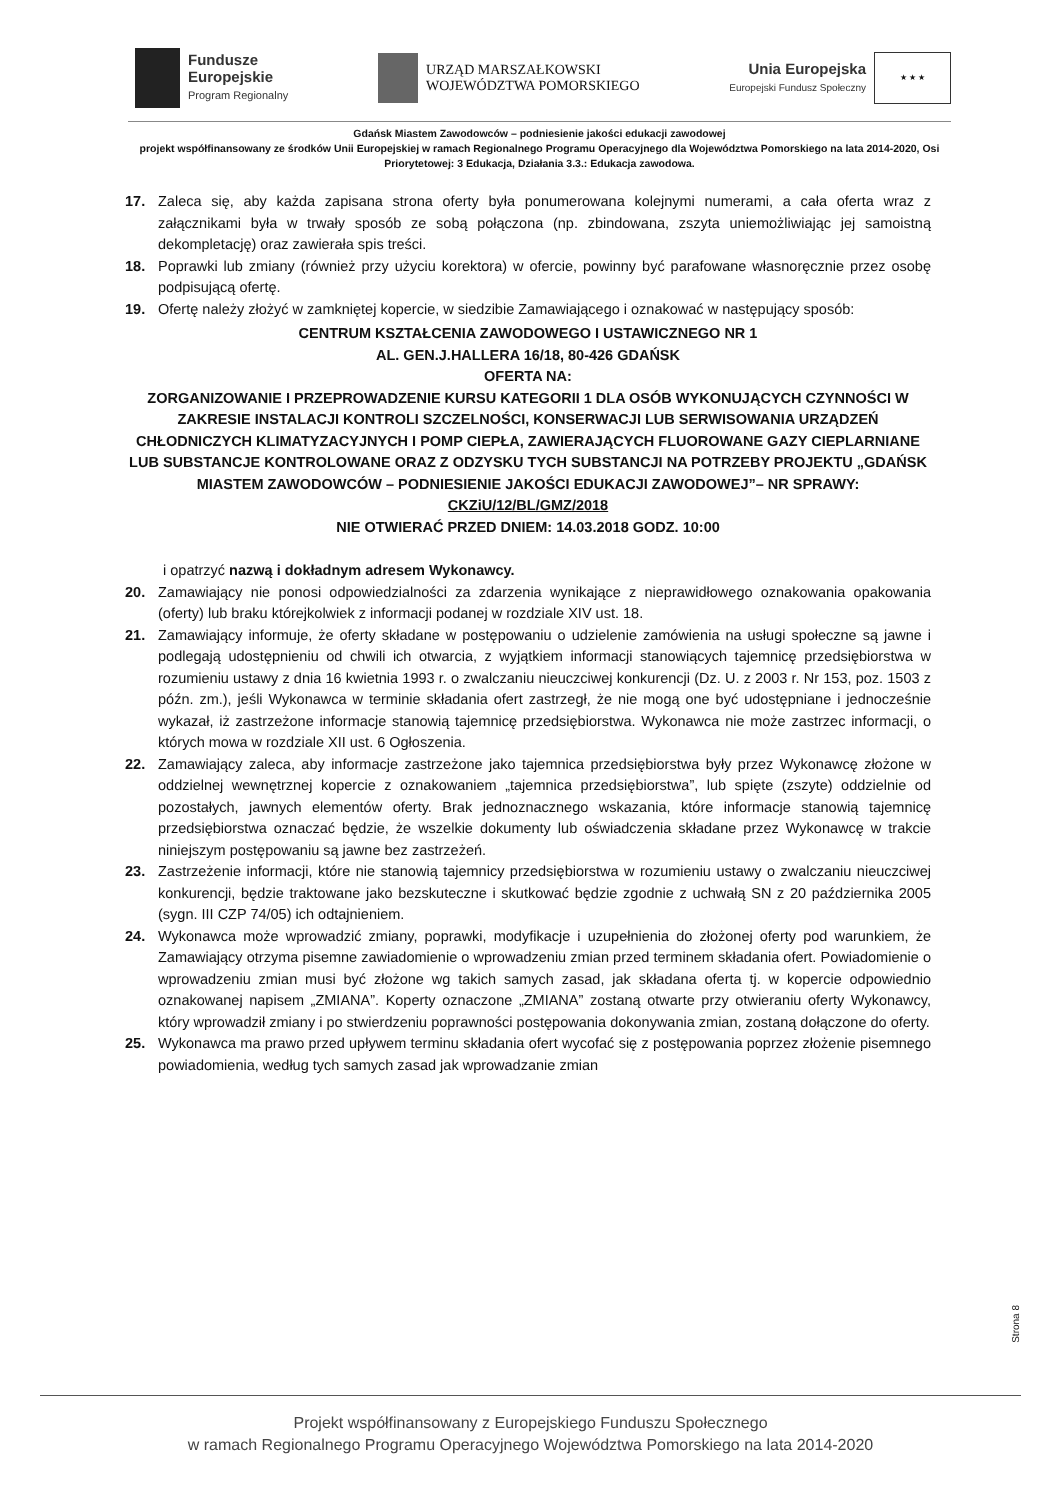Fundusze
Europejskie
Program Regionalny
URZĄD MARSZAŁKOWSKI
WOJEWÓDZTWA POMORSKIEGO
Unia Europejska
Europejski Fundusz Społeczny
★ ★ ★
Gdańsk Miastem Zawodowców – podniesienie jakości edukacji zawodowej
projekt współfinansowany ze środków Unii Europejskiej w ramach Regionalnego Programu Operacyjnego dla Województwa Pomorskiego na lata 2014-2020, Osi Priorytetowej: 3 Edukacja, Działania 3.3.: Edukacja zawodowa.
17. Zaleca się, aby każda zapisana strona oferty była ponumerowana kolejnymi numerami, a cała oferta wraz z załącznikami była w trwały sposób ze sobą połączona (np. zbindowana, zszyta uniemożliwiając jej samoistną dekompletację) oraz zawierała spis treści.
18. Poprawki lub zmiany (również przy użyciu korektora) w ofercie, powinny być parafowane własnoręcznie przez osobę podpisującą ofertę.
19. Ofertę należy złożyć w zamkniętej kopercie, w siedzibie Zamawiającego i oznakować w następujący sposób:
CENTRUM KSZTAŁCENIA ZAWODOWEGO I USTAWICZNEGO NR 1
AL. GEN.J.HALLERA 16/18, 80-426 GDAŃSK
OFERTA NA:
ZORGANIZOWANIE I PRZEPROWADZENIE KURSU KATEGORII 1 DLA OSÓB WYKONUJĄCYCH CZYNNOŚCI W ZAKRESIE INSTALACJI KONTROLI SZCZELNOŚCI, KONSERWACJI LUB SERWISOWANIA URZĄDZEŃ CHŁODNICZYCH KLIMATYZACYJNYCH I POMP CIEPŁA, ZAWIERAJĄCYCH FLUOROWANE GAZY CIEPLARNIANE LUB SUBSTANCJE KONTROLOWANE ORAZ Z ODZYSKU TYCH SUBSTANCJI NA POTRZEBY PROJEKTU „GDAŃSK MIASTEM ZAWODOWCÓW – PODNIESIENIE JAKOŚCI EDUKACJI ZAWODOWEJ”– NR SPRAWY: CKZiU/12/BL/GMZ/2018
NIE OTWIERAĆ PRZED DNIEM: 14.03.2018 GODZ. 10:00
i opatrzyć nazwą i dokładnym adresem Wykonawcy.
20. Zamawiający nie ponosi odpowiedzialności za zdarzenia wynikające z nieprawidłowego oznakowania opakowania (oferty) lub braku którejkolwiek z informacji podanej w rozdziale XIV ust. 18.
21. Zamawiający informuje, że oferty składane w postępowaniu o udzielenie zamówienia na usługi społeczne są jawne i podlegają udostępnieniu od chwili ich otwarcia, z wyjątkiem informacji stanowiących tajemnicę przedsiębiorstwa w rozumieniu ustawy z dnia 16 kwietnia 1993 r. o zwalczaniu nieuczciwej konkurencji (Dz. U. z 2003 r. Nr 153, poz. 1503 z późn. zm.), jeśli Wykonawca w terminie składania ofert zastrzegł, że nie mogą one być udostępniane i jednocześnie wykazał, iż zastrzeżone informacje stanowią tajemnicę przedsiębiorstwa. Wykonawca nie może zastrzec informacji, o których mowa w rozdziale XII ust. 6 Ogłoszenia.
22. Zamawiający zaleca, aby informacje zastrzeżone jako tajemnica przedsiębiorstwa były przez Wykonawcę złożone w oddzielnej wewnętrznej kopercie z oznakowaniem „tajemnica przedsiębiorstwa”, lub spięte (zszyte) oddzielnie od pozostałych, jawnych elementów oferty. Brak jednoznacznego wskazania, które informacje stanowią tajemnicę przedsiębiorstwa oznaczać będzie, że wszelkie dokumenty lub oświadczenia składane przez Wykonawcę w trakcie niniejszym postępowaniu są jawne bez zastrzeżeń.
23. Zastrzeżenie informacji, które nie stanowią tajemnicy przedsiębiorstwa w rozumieniu ustawy o zwalczaniu nieuczciwej konkurencji, będzie traktowane jako bezskuteczne i skutkować będzie zgodnie z uchwałą SN z 20 października 2005 (sygn. III CZP 74/05) ich odtajnieniem.
24. Wykonawca może wprowadzić zmiany, poprawki, modyfikacje i uzupełnienia do złożonej oferty pod warunkiem, że Zamawiający otrzyma pisemne zawiadomienie o wprowadzeniu zmian przed terminem składania ofert. Powiadomienie o wprowadzeniu zmian musi być złożone wg takich samych zasad, jak składana oferta tj. w kopercie odpowiednio oznakowanej napisem „ZMIANA”. Koperty oznaczone „ZMIANA” zostaną otwarte przy otwieraniu oferty Wykonawcy, który wprowadził zmiany i po stwierdzeniu poprawności postępowania dokonywania zmian, zostaną dołączone do oferty.
25. Wykonawca ma prawo przed upływem terminu składania ofert wycofać się z postępowania poprzez złożenie pisemnego powiadomienia, według tych samych zasad jak wprowadzanie zmian
Strona 8
Projekt współfinansowany z Europejskiego Funduszu Społecznego
w ramach Regionalnego Programu Operacyjnego Województwa Pomorskiego na lata 2014-2020